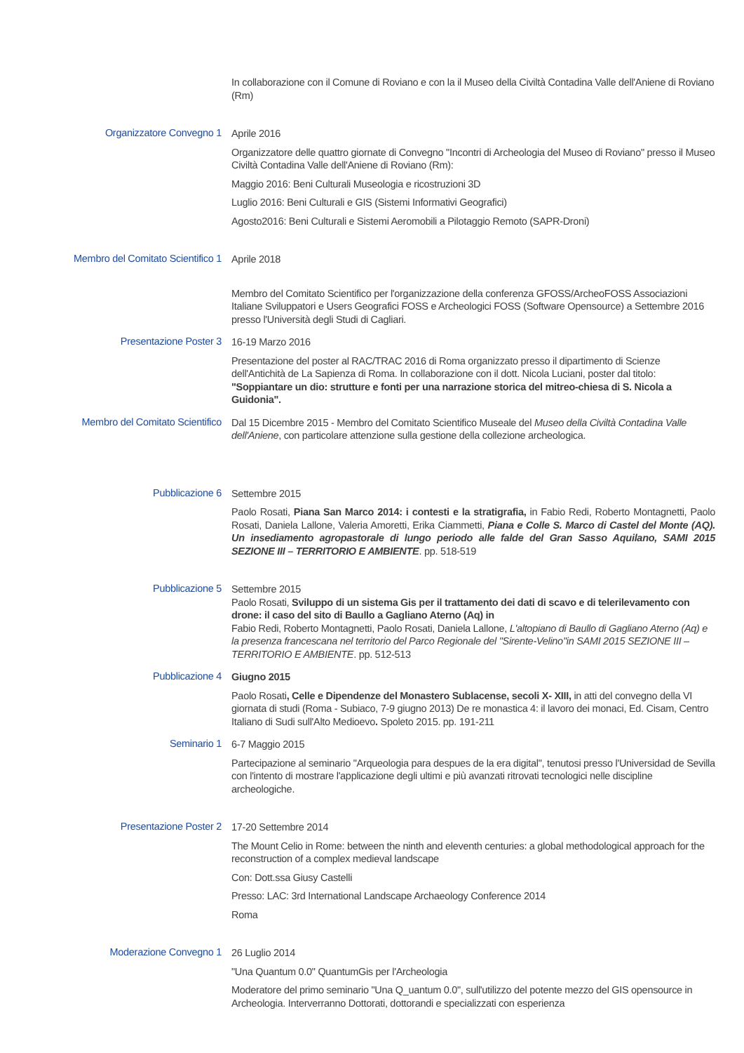In collaborazione con il Comune di Roviano e con la il Museo della Civiltà Contadina Valle dell'Aniene di Roviano (Rm)
Organizzatore Convegno 1
Aprile 2016
Organizzatore delle quattro giornate di Convegno "Incontri di Archeologia del Museo di Roviano" presso il Museo Civiltà Contadina Valle dell'Aniene di Roviano (Rm):
Maggio 2016: Beni Culturali Museologia e ricostruzioni 3D
Luglio 2016: Beni Culturali e GIS (Sistemi Informativi Geografici)
Agosto2016: Beni Culturali e Sistemi Aeromobili a Pilotaggio Remoto (SAPR-Droni)
Membro del Comitato Scientifico 1
Aprile 2018
Membro del Comitato Scientifico per l'organizzazione della conferenza GFOSS/ArcheoFOSS Associazioni Italiane Sviluppatori e Users Geografici FOSS e Archeologici FOSS (Software Opensource) a Settembre 2016 presso l'Università degli Studi di Cagliari.
Presentazione Poster 3
16-19 Marzo 2016
Presentazione del poster al RAC/TRAC 2016 di Roma organizzato presso il dipartimento di Scienze dell'Antichità de La Sapienza di Roma. In collaborazione con il dott. Nicola Luciani, poster dal titolo: "Soppiantare un dio: strutture e fonti per una narrazione storica del mitreo-chiesa di S. Nicola a Guidonia".
Membro del Comitato Scientifico
Dal 15 Dicembre 2015 - Membro del Comitato Scientifico Museale del Museo della Civiltà Contadina Valle dell'Aniene, con particolare attenzione sulla gestione della collezione archeologica.
Pubblicazione 6
Settembre 2015
Paolo Rosati, Piana San Marco 2014: i contesti e la stratigrafia, in Fabio Redi, Roberto Montagnetti, Paolo Rosati, Daniela Lallone, Valeria Amoretti, Erika Ciammetti, Piana e Colle S. Marco di Castel del Monte (AQ). Un insediamento agropastorale di lungo periodo alle falde del Gran Sasso Aquilano, SAMI 2015 SEZIONE III – TERRITORIO E AMBIENTE. pp. 518-519
Pubblicazione 5
Settembre 2015
Paolo Rosati, Sviluppo di un sistema Gis per il trattamento dei dati di scavo e di telerilevamento con drone: il caso del sito di Baullo a Gagliano Aterno (Aq) in
Fabio Redi, Roberto Montagnetti, Paolo Rosati, Daniela Lallone, L'altopiano di Baullo di Gagliano Aterno (Aq) e la presenza francescana nel territorio del Parco Regionale del "Sirente-Velino"in SAMI 2015 SEZIONE III – TERRITORIO E AMBIENTE. pp. 512-513
Pubblicazione 4
Giugno 2015
Paolo Rosati, Celle e Dipendenze del Monastero Sublacense, secoli X- XIII, in atti del convegno della VI giornata di studi (Roma - Subiaco, 7-9 giugno 2013) De re monastica 4: il lavoro dei monaci, Ed. Cisam, Centro Italiano di Sudi sull'Alto Medioevo. Spoleto 2015. pp. 191-211
Seminario 1
6-7 Maggio 2015
Partecipazione al seminario "Arqueologia para despues de la era digital", tenutosi presso l'Universidad de Sevilla con l'intento di mostrare l'applicazione degli ultimi e più avanzati ritrovati tecnologici nelle discipline archeologiche.
Presentazione Poster 2
17-20 Settembre 2014
The Mount Celio in Rome: between the ninth and eleventh centuries: a global methodological approach for the reconstruction of a complex medieval landscape
Con: Dott.ssa Giusy Castelli
Presso: LAC: 3rd International Landscape Archaeology Conference 2014
Roma
Moderazione Convegno 1
26 Luglio 2014
"Una Quantum 0.0" QuantumGis per l'Archeologia
Moderatore del primo seminario "Una Q_uantum 0.0", sull'utilizzo del potente mezzo del GIS opensource in Archeologia. Interverranno Dottorati, dottorandi e specializzati con esperienza